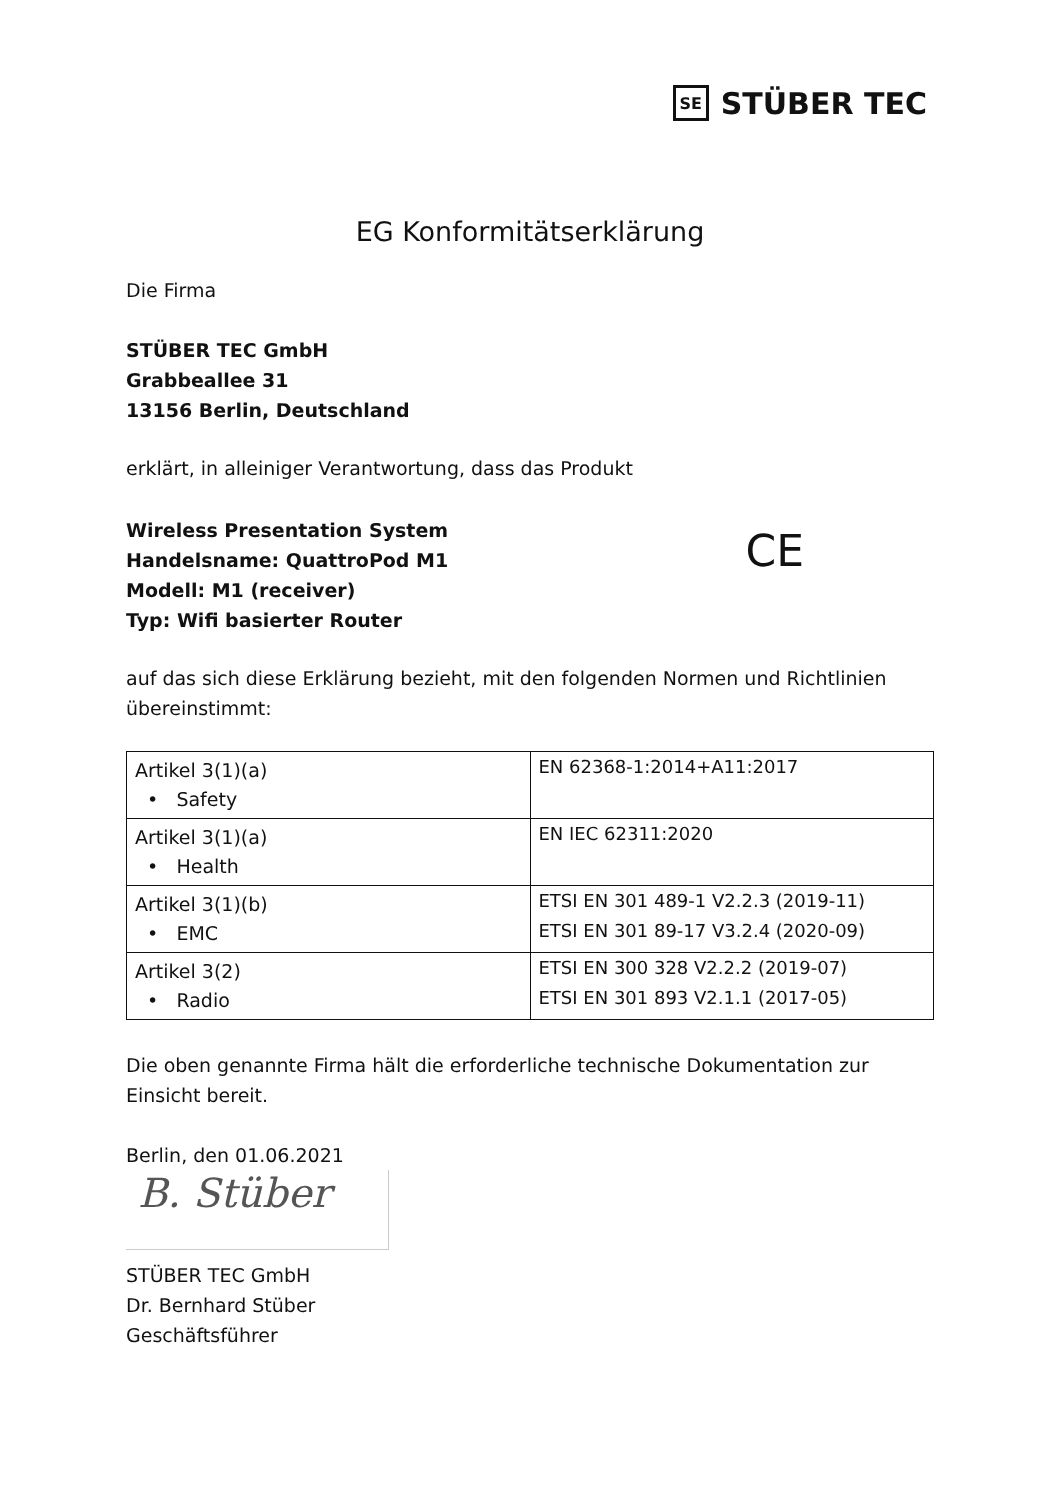SE STÜBER TEC
EG Konformitätserklärung
Die Firma
STÜBER TEC GmbH
Grabbeallee 31
13156 Berlin, Deutschland
erklärt, in alleiniger Verantwortung, dass das Produkt
Wireless Presentation System
Handelsname: QuattroPod M1
Modell: M1 (receiver)
Typ: Wifi basierter Router
CE
auf das sich diese Erklärung bezieht, mit den folgenden Normen und Richtlinien übereinstimmt:
| Artikel 3(1)(a) • Safety | EN 62368-1:2014+A11:2017 |
| Artikel 3(1)(a) • Health | EN IEC 62311:2020 |
| Artikel 3(1)(b) • EMC | ETSI EN 301 489-1 V2.2.3 (2019-11) ETSI EN 301 89-17 V3.2.4 (2020-09) |
| Artikel 3(2) • Radio | ETSI EN 300 328 V2.2.2 (2019-07) ETSI EN 301 893 V2.1.1 (2017-05) |
Die oben genannte Firma hält die erforderliche technische Dokumentation zur Einsicht bereit.
Berlin, den 01.06.2021
B. Stüber
STÜBER TEC GmbH
Dr. Bernhard Stüber
Geschäftsführer